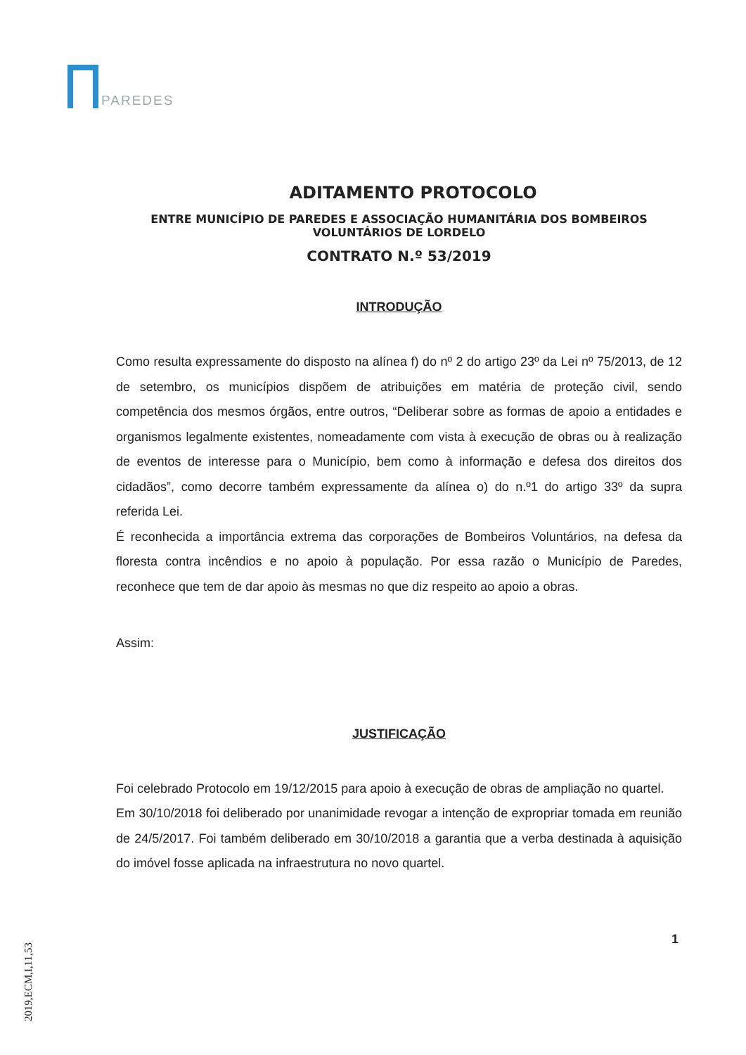PAREDES
ADITAMENTO PROTOCOLO
ENTRE MUNICÍPIO DE PAREDES E ASSOCIAÇÃO HUMANITÁRIA DOS BOMBEIROS VOLUNTÁRIOS DE LORDELO
CONTRATO N.º 53/2019
INTRODUÇÃO
Como resulta expressamente do disposto na alínea f) do nº 2 do artigo 23º da Lei nº 75/2013, de 12 de setembro, os municípios dispõem de atribuições em matéria de proteção civil, sendo competência dos mesmos órgãos, entre outros, “Deliberar sobre as formas de apoio a entidades e organismos legalmente existentes, nomeadamente com vista à execução de obras ou à realização de eventos de interesse para o Município, bem como à informação e defesa dos direitos dos cidadãos”, como decorre também expressamente da alínea o) do n.º1 do artigo 33º da supra referida Lei.
É reconhecida a importância extrema das corporações de Bombeiros Voluntários, na defesa da floresta contra incêndios e no apoio à população. Por essa razão o Município de Paredes, reconhece que tem de dar apoio às mesmas no que diz respeito ao apoio a obras.
Assim:
JUSTIFICAÇÃO
Foi celebrado Protocolo em 19/12/2015 para apoio à execução de obras de ampliação no quartel.
Em 30/10/2018 foi deliberado por unanimidade revogar a intenção de expropriar tomada em reunião de 24/5/2017. Foi também deliberado em 30/10/2018 a garantia que a verba destinada à aquisição do imóvel fosse aplicada na infraestrutura no novo quartel.
2019,ECM,I,11,53
1